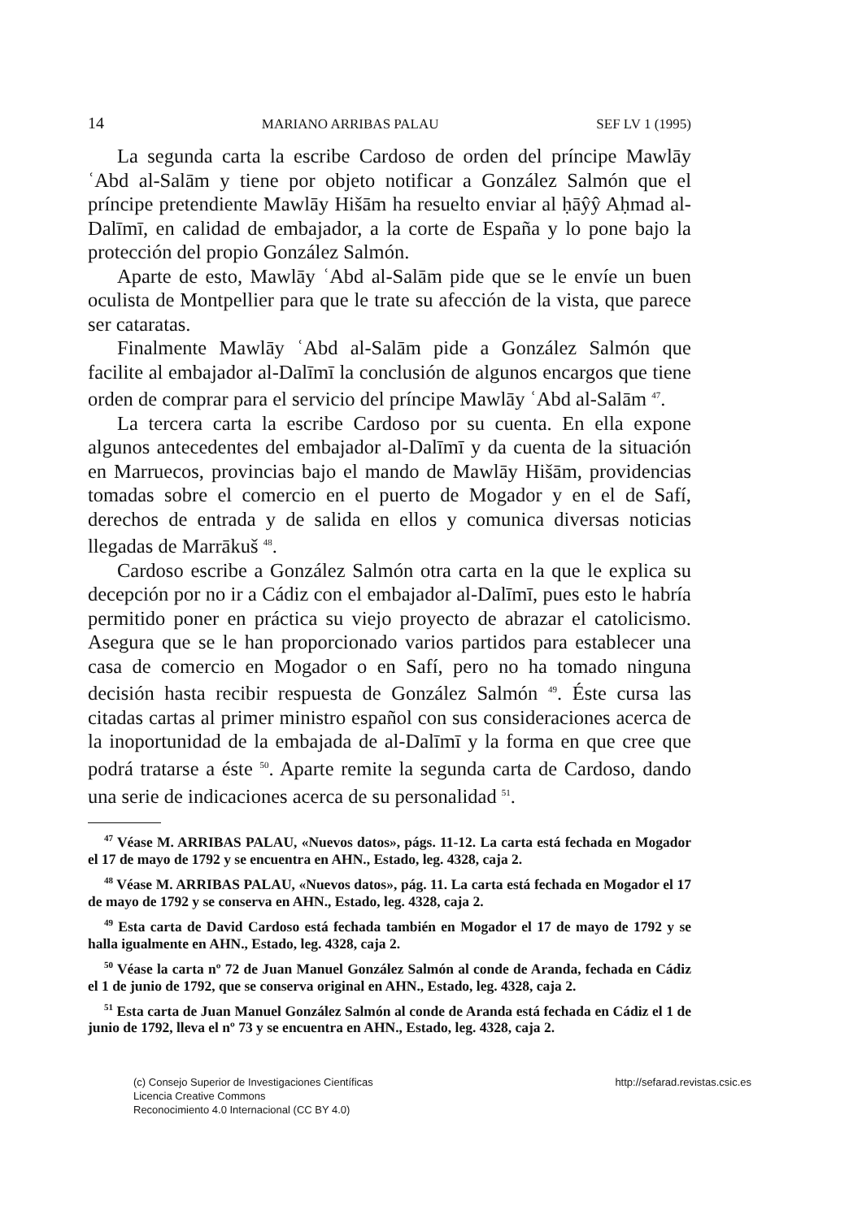14 MARIANO ARRIBAS PALAU SEF LV 1 (1995)
La segunda carta la escribe Cardoso de orden del príncipe Mawlāy ʿAbd al-Salām y tiene por objeto notificar a González Salmón que el príncipe pretendiente Mawlāy Hišām ha resuelto enviar al ḥāŷŷ Aḥmad al-Dalīmī, en calidad de embajador, a la corte de España y lo pone bajo la protección del propio González Salmón.
Aparte de esto, Mawlāy ʿAbd al-Salām pide que se le envíe un buen oculista de Montpellier para que le trate su afección de la vista, que parece ser cataratas.
Finalmente Mawlāy ʿAbd al-Salām pide a González Salmón que facilite al embajador al-Dalīmī la conclusión de algunos encargos que tiene orden de comprar para el servicio del príncipe Mawlāy ʿAbd al-Salām <sup>47</sup>.
La tercera carta la escribe Cardoso por su cuenta. En ella expone algunos antecedentes del embajador al-Dalīmī y da cuenta de la situación en Marruecos, provincias bajo el mando de Mawlāy Hišām, providencias tomadas sobre el comercio en el puerto de Mogador y en el de Safí, derechos de entrada y de salida en ellos y comunica diversas noticias llegadas de Marrākuš <sup>48</sup>.
Cardoso escribe a González Salmón otra carta en la que le explica su decepción por no ir a Cádiz con el embajador al-Dalīmī, pues esto le habría permitido poner en práctica su viejo proyecto de abrazar el catolicismo. Asegura que se le han proporcionado varios partidos para establecer una casa de comercio en Mogador o en Safí, pero no ha tomado ninguna decisión hasta recibir respuesta de González Salmón <sup>49</sup>. Éste cursa las citadas cartas al primer ministro español con sus consideraciones acerca de la inoportunidad de la embajada de al-Dalīmī y la forma en que cree que podrá tratarse a éste <sup>50</sup>. Aparte remite la segunda carta de Cardoso, dando una serie de indicaciones acerca de su personalidad <sup>51</sup>.
<sup>47</sup> Véase M. ARRIBAS PALAU, «Nuevos datos», págs. 11-12. La carta está fechada en Mogador el 17 de mayo de 1792 y se encuentra en AHN., Estado, leg. 4328, caja 2.
<sup>48</sup> Véase M. ARRIBAS PALAU, «Nuevos datos», pág. 11. La carta está fechada en Mogador el 17 de mayo de 1792 y se conserva en AHN., Estado, leg. 4328, caja 2.
<sup>49</sup> Esta carta de David Cardoso está fechada también en Mogador el 17 de mayo de 1792 y se halla igualmente en AHN., Estado, leg. 4328, caja 2.
<sup>50</sup> Véase la carta nº 72 de Juan Manuel González Salmón al conde de Aranda, fechada en Cádiz el 1 de junio de 1792, que se conserva original en AHN., Estado, leg. 4328, caja 2.
<sup>51</sup> Esta carta de Juan Manuel González Salmón al conde de Aranda está fechada en Cádiz el 1 de junio de 1792, lleva el nº 73 y se encuentra en AHN., Estado, leg. 4328, caja 2.
(c) Consejo Superior de Investigaciones Científicas
Licencia Creative Commons
Reconocimiento 4.0 Internacional (CC BY 4.0)
http://sefarad.revistas.csic.es